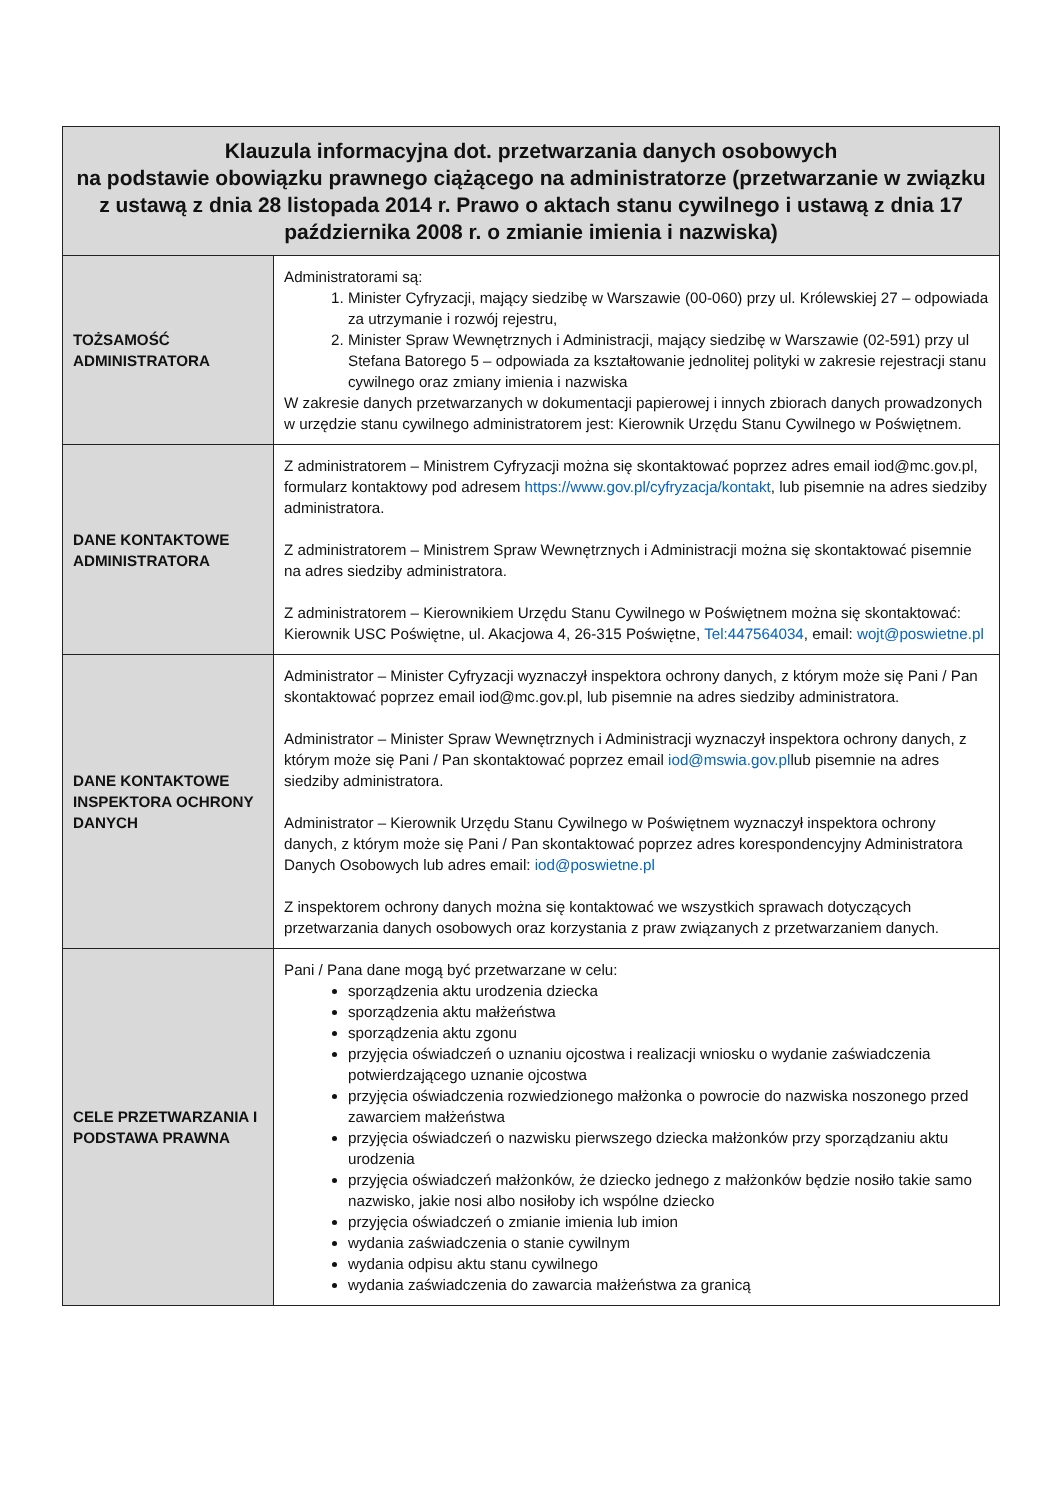| Klauzula informacyjna dot. przetwarzania danych osobowych na podstawie obowiązku prawnego ciążącego na administratorze (przetwarzanie w związku z ustawą z dnia 28 listopada 2014 r. Prawo o aktach stanu cywilnego i ustawą z dnia 17 października 2008 r. o zmianie imienia i nazwiska) | |
| --- | --- |
| TOŻSAMOŚĆ ADMINISTRATORA | Administratorami są: 1. Minister Cyfryzacji, mający siedzibę w Warszawie (00-060) przy ul. Królewskiej 27 – odpowiada za utrzymanie i rozwój rejestru, 2. Minister Spraw Wewnętrznych i Administracji, mający siedzibę w Warszawie (02-591) przy ul Stefana Batorego 5 – odpowiada za kształtowanie jednolitej polityki w zakresie rejestracji stanu cywilnego oraz zmiany imienia i nazwiska W zakresie danych przetwarzanych w dokumentacji papierowej i innych zbiorach danych prowadzonych w urzędzie stanu cywilnego administratorem jest: Kierownik Urzędu Stanu Cywilnego w Poświętnem. |
| DANE KONTAKTOWE ADMINISTRATORA | Z administratorem – Ministrem Cyfryzacji można się skontaktować poprzez adres email iod@mc.gov.pl, formularz kontaktowy pod adresem https://www.gov.pl/cyfryzacja/kontakt , lub pisemnie na adres siedziby administratora. Z administratorem – Ministrem Spraw Wewnętrznych i Administracji można się skontaktować pisemnie na adres siedziby administratora. Z administratorem – Kierownikiem Urzędu Stanu Cywilnego w Poświętnem można się skontaktować: Kierownik USC Poświętne, ul. Akacjowa 4, 26-315 Poświętne, Tel:447564034 , email: wojt@poswietne.pl |
| DANE KONTAKTOWE INSPEKTORA OCHRONY DANYCH | Administrator – Minister Cyfryzacji wyznaczył inspektora ochrony danych, z którym może się Pani / Pan skontaktować poprzez email iod@mc.gov.pl, lub pisemnie na adres siedziby administratora. Administrator – Minister Spraw Wewnętrznych i Administracji wyznaczył inspektora ochrony danych, z którym może się Pani / Pan skontaktować poprzez email iod@mswia.gov.pl lub pisemnie na adres siedziby administratora. Administrator – Kierownik Urzędu Stanu Cywilnego w Poświętnem wyznaczył inspektora ochrony danych, z którym może się Pani / Pan skontaktować poprzez adres korespondencyjny Administratora Danych Osobowych lub adres email: iod@poswietne.pl Z inspektorem ochrony danych można się kontaktować we wszystkich sprawach dotyczących przetwarzania danych osobowych oraz korzystania z praw związanych z przetwarzaniem danych. |
| CELE PRZETWARZANIA I PODSTAWA PRAWNA | Pani / Pana dane mogą być przetwarzane w celu: sporządzenia aktu urodzenia dziecka sporządzenia aktu małżeństwa sporządzenia aktu zgonu przyjęcia oświadczeń o uznaniu ojcostwa i realizacji wniosku o wydanie zaświadczenia potwierdzającego uznanie ojcostwa przyjęcia oświadczenia rozwiedzionego małżonka o powrocie do nazwiska noszonego przed zawarciem małżeństwa przyjęcia oświadczeń o nazwisku pierwszego dziecka małżonków przy sporządzaniu aktu urodzenia przyjęcia oświadczeń małżonków, że dziecko jednego z małżonków będzie nosiło takie samo nazwisko, jakie nosi albo nosiłoby ich wspólne dziecko przyjęcia oświadczeń o zmianie imienia lub imion wydania zaświadczenia o stanie cywilnym wydania odpisu aktu stanu cywilnego wydania zaświadczenia do zawarcia małżeństwa za granicą |